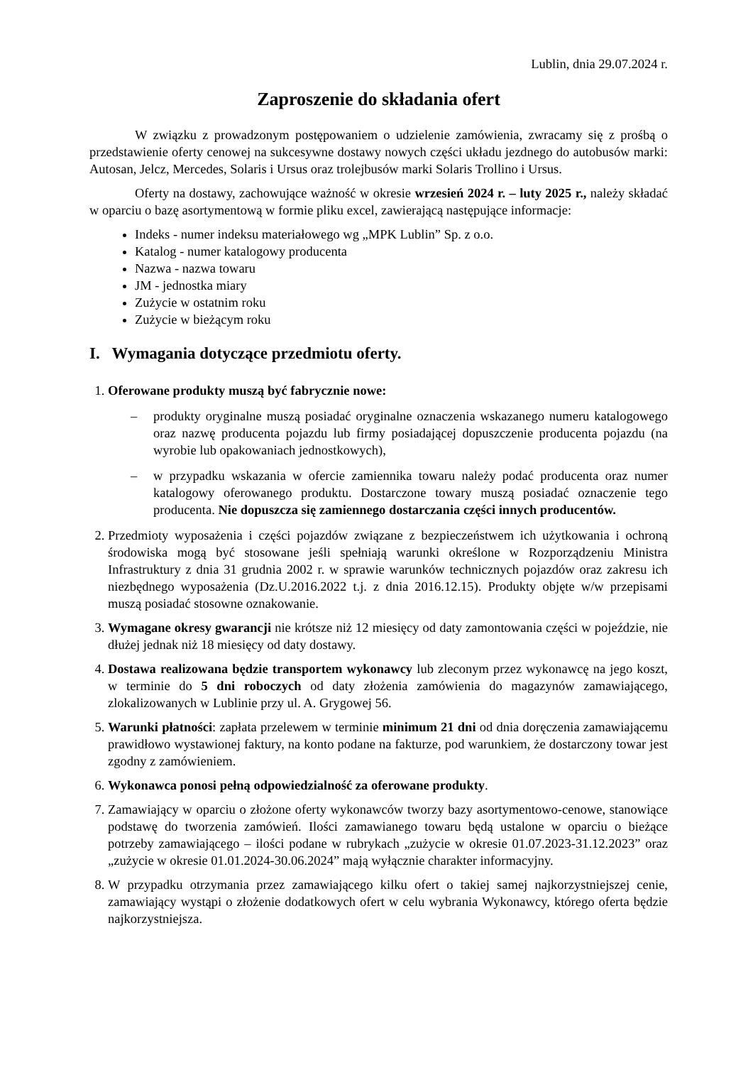Lublin, dnia 29.07.2024 r.
Zaproszenie do składania ofert
W związku z prowadzonym postępowaniem o udzielenie zamówienia, zwracamy się z prośbą o przedstawienie oferty cenowej na sukcesywne dostawy nowych części układu jezdnego do autobusów marki: Autosan, Jelcz, Mercedes, Solaris i Ursus oraz trolejbusów marki Solaris Trollino i Ursus.
Oferty na dostawy, zachowujące ważność w okresie wrzesień 2024 r. – luty 2025 r., należy składać w oparciu o bazę asortymentową w formie pliku excel, zawierającą następujące informacje:
Indeks - numer indeksu materiałowego wg „MPK Lublin” Sp. z o.o.
Katalog - numer katalogowy producenta
Nazwa - nazwa towaru
JM - jednostka miary
Zużycie w ostatnim roku
Zużycie w bieżącym roku
I. Wymagania dotyczące przedmiotu oferty.
1. Oferowane produkty muszą być fabrycznie nowe:
– produkty oryginalne muszą posiadać oryginalne oznaczenia wskazanego numeru katalogowego oraz nazwę producenta pojazdu lub firmy posiadającej dopuszczenie producenta pojazdu (na wyrobie lub opakowaniach jednostkowych),
– w przypadku wskazania w ofercie zamiennika towaru należy podać producenta oraz numer katalogowy oferowanego produktu. Dostarczone towary muszą posiadać oznaczenie tego producenta. Nie dopuszcza się zamiennego dostarczania części innych producentów.
2. Przedmioty wyposażenia i części pojazdów związane z bezpieczeństwem ich użytkowania i ochroną środowiska mogą być stosowane jeśli spełniają warunki określone w Rozporządzeniu Ministra Infrastruktury z dnia 31 grudnia 2002 r. w sprawie warunków technicznych pojazdów oraz zakresu ich niezbędnego wyposażenia (Dz.U.2016.2022 t.j. z dnia 2016.12.15). Produkty objęte w/w przepisami muszą posiadać stosowne oznakowanie.
3. Wymagane okresy gwarancji nie krótsze niż 12 miesięcy od daty zamontowania części w pojeździe, nie dłużej jednak niż 18 miesięcy od daty dostawy.
4. Dostawa realizowana będzie transportem wykonawcy lub zleconym przez wykonawcę na jego koszt, w terminie do 5 dni roboczych od daty złożenia zamówienia do magazynów zamawiającego, zlokalizowanych w Lublinie przy ul. A. Grygowej 56.
5. Warunki płatności: zapłata przelewem w terminie minimum 21 dni od dnia doręczenia zamawiającemu prawidłowo wystawionej faktury, na konto podane na fakturze, pod warunkiem, że dostarczony towar jest zgodny z zamówieniem.
6. Wykonawca ponosi pełną odpowiedzialność za oferowane produkty.
7. Zamawiający w oparciu o złożone oferty wykonawców tworzy bazy asortymentowo-cenowe, stanowiące podstawę do tworzenia zamówień. Ilości zamawianego towaru będą ustalone w oparciu o bieżące potrzeby zamawiającego – ilości podane w rubrykach „zużycie w okresie 01.07.2023-31.12.2023” oraz „zużycie w okresie 01.01.2024-30.06.2024” mają wyłącznie charakter informacyjny.
8. W przypadku otrzymania przez zamawiającego kilku ofert o takiej samej najkorzystniejszej cenie, zamawiający wystąpi o złożenie dodatkowych ofert w celu wybrania Wykonawcy, którego oferta będzie najkorzystniejsza.